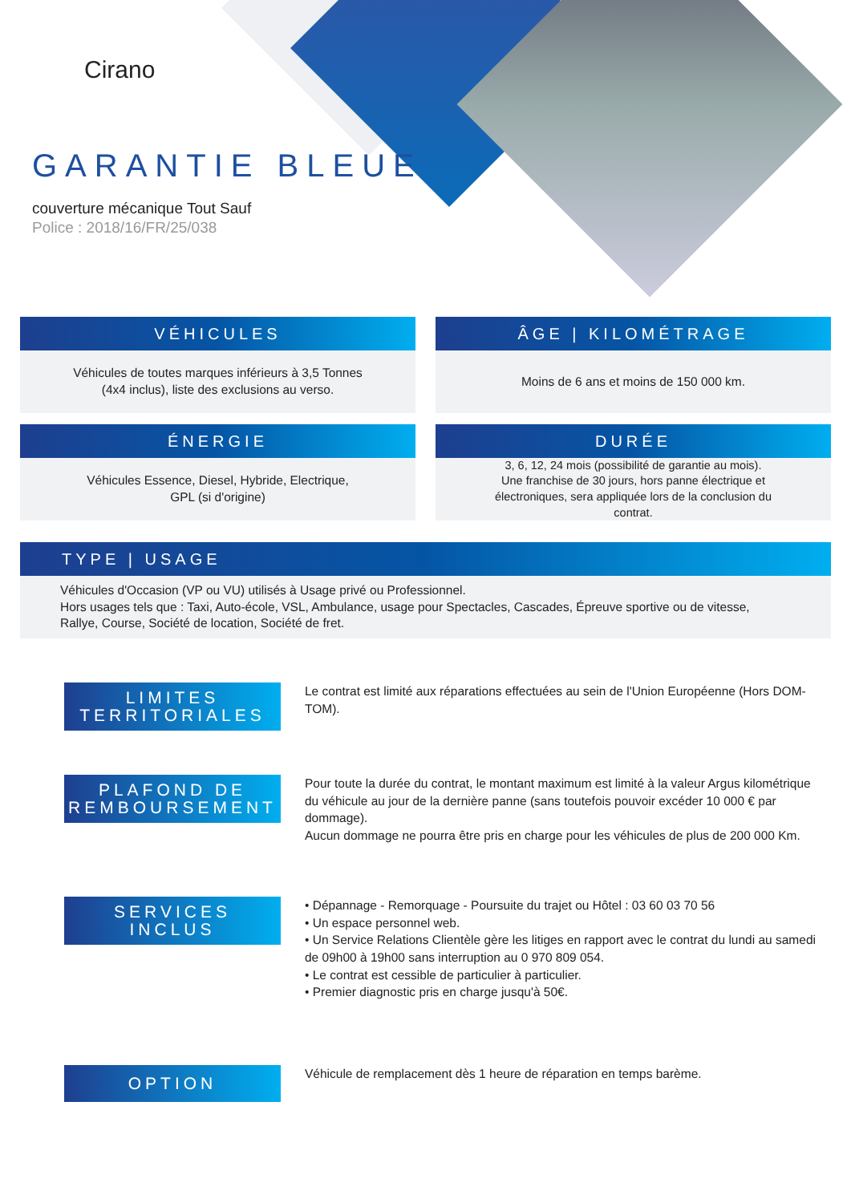Cirano
GARANTIE BLEUE
couverture mécanique Tout Sauf
Police : 2018/16/FR/25/038
VÉHICULES
Véhicules de toutes marques inférieurs à 3,5 Tonnes
(4x4 inclus), liste des exclusions au verso.
ÂGE | KILOMÉTRAGE
Moins de 6 ans et moins de 150 000 km.
ÉNERGIE
Véhicules Essence, Diesel, Hybride, Electrique,
GPL (si d'origine)
DURÉE
3, 6, 12, 24 mois (possibilité de garantie au mois).
Une franchise de 30 jours, hors panne électrique et
électroniques, sera appliquée lors de la conclusion du
contrat.
TYPE | USAGE
Véhicules d'Occasion (VP ou VU) utilisés à Usage privé ou Professionnel.
Hors usages tels que : Taxi, Auto-école, VSL, Ambulance, usage pour Spectacles, Cascades, Épreuve sportive ou de vitesse,
Rallye, Course, Société de location, Société de fret.
LIMITES
TERRITORIALES
Le contrat est limité aux réparations effectuées au sein de l'Union Européenne (Hors DOM-TOM).
PLAFOND DE
REMBOURSEMENT
Pour toute la durée du contrat, le montant maximum est limité à la valeur Argus kilométrique du véhicule au jour de la dernière panne (sans toutefois pouvoir excéder 10 000 € par dommage).
Aucun dommage ne pourra être pris en charge pour les véhicules de plus de 200 000 Km.
SERVICES
INCLUS
• Dépannage - Remorquage - Poursuite du trajet ou Hôtel : 03 60 03 70 56
• Un espace personnel web.
• Un Service Relations Clientèle gère les litiges en rapport avec le contrat du lundi au samedi de 09h00 à 19h00 sans interruption au 0 970 809 054.
• Le contrat est cessible de particulier à particulier.
• Premier diagnostic pris en charge jusqu'à 50€.
OPTION
Véhicule de remplacement dès 1 heure de réparation en temps barème.